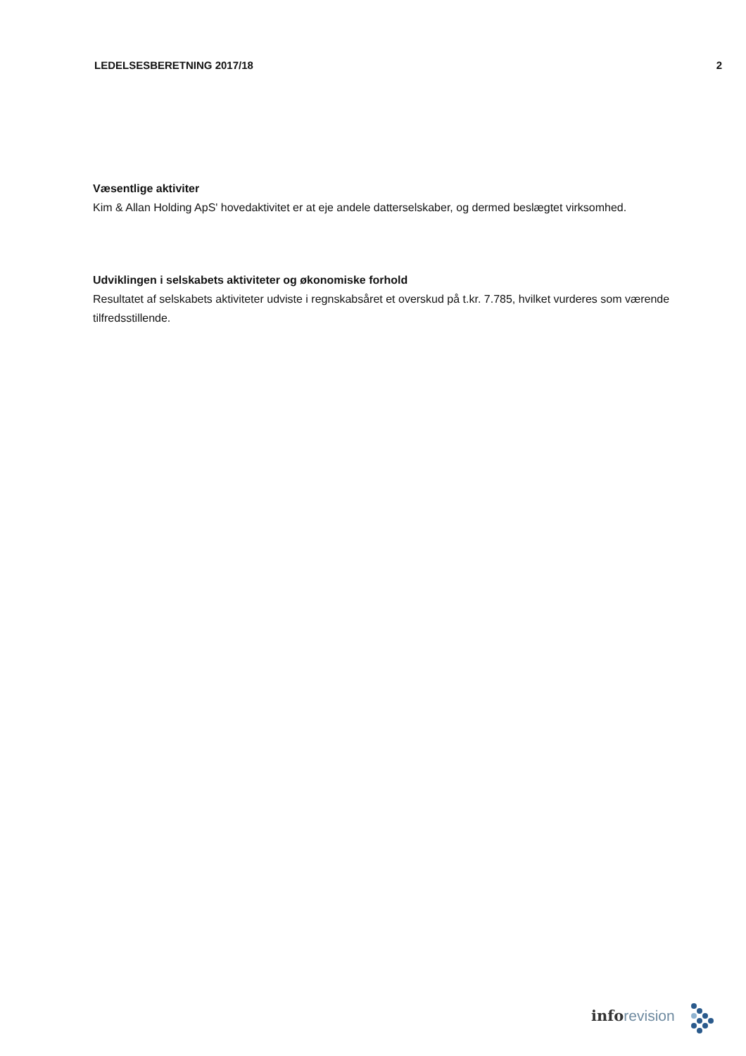LEDELSESBERETNING 2017/18 2
Væsentlige aktiviter
Kim & Allan Holding ApS' hovedaktivitet er at eje andele datterselskaber, og dermed beslægtet virksomhed.
Udviklingen i selskabets aktiviteter og økonomiske forhold
Resultatet af selskabets aktiviteter udviste i regnskabsåret et overskud på t.kr. 7.785, hvilket vurderes som værende tilfredsstillende.
info revision